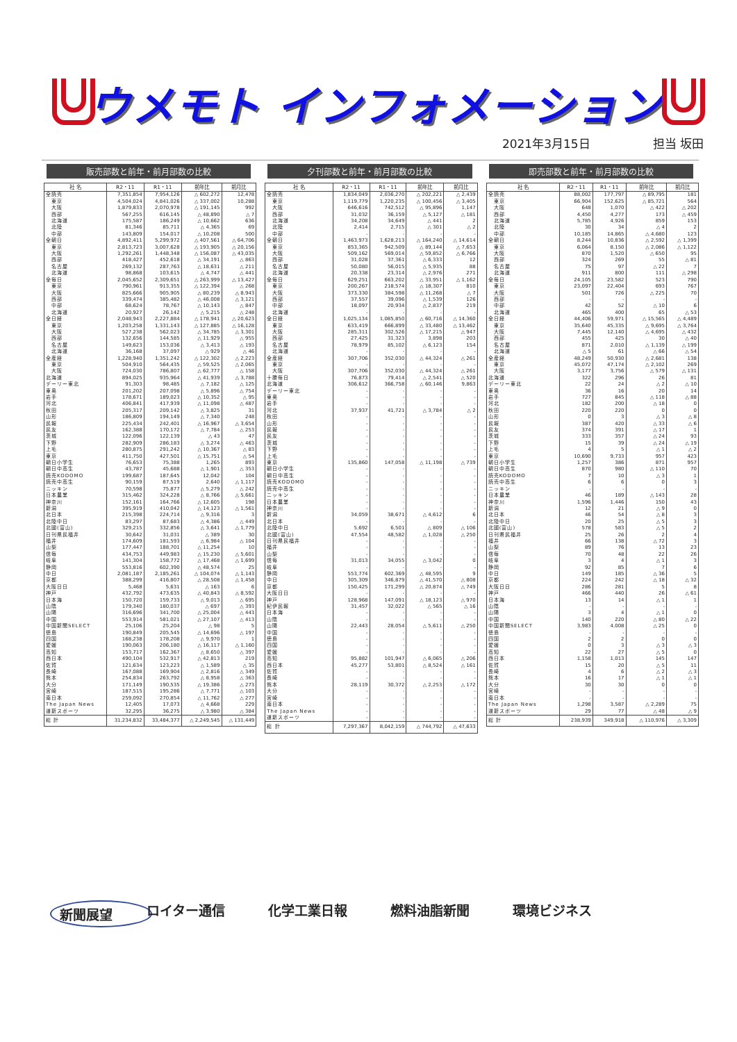ウメモト インフォメーション
2021年3月15日 担当 坂田
販売部数と前年・前月部数の比較
| 社 名 | R2・11 | R1・11 | 前年比 | 前月比 |
| --- | --- | --- | --- | --- |
| 全読売 | 7,351,854 | 7,954,126 | △ 602,272 | 12,478 |
| 東京 | 4,504,024 | 4,841,026 | △ 337,002 | 10,288 |
| 大阪 | 1,879,833 | 2,070,978 | △ 191,145 | 992 |
| 西部 | 567,255 | 616,145 | △ 48,890 | △ 7 |
| 北海道 | 175,587 | 186,249 | △ 10,662 | 636 |
| 北陸 | 81,346 | 85,711 | △ 4,365 | 69 |
| 中部 | 143,809 | 154,017 | △ 10,208 | 500 |
| 全朝日 | 4,892,411 | 5,299,972 | △ 407,561 | △ 64,706 |
| 東京 | 2,813,723 | 3,007,628 | △ 193,905 | △ 20,156 |
| 大阪 | 1,292,261 | 1,448,348 | △ 156,087 | △ 43,035 |
| 西部 | 418,427 | 452,618 | △ 34,191 | △ 863 |
| 名古屋 | 269,132 | 287,763 | △ 18,631 | △ 211 |
| 北海道 | 98,868 | 103,615 | △ 4,747 | △ 441 |
| 全毎日 | 2,045,652 | 2,309,651 | △ 263,999 | △ 13,427 |
| 東京 | 790,961 | 913,355 | △ 122,394 | △ 268 |
| 大阪 | 825,666 | 905,905 | △ 80,239 | △ 8,943 |
| 西部 | 339,474 | 385,482 | △ 46,008 | △ 3,121 |
| 中部 | 68,624 | 78,767 | △ 10,143 | △ 847 |
| 北海道 | 20,927 | 26,142 | △ 5,215 | △ 248 |
| 全日経 | 2,048,943 | 2,227,884 | △ 178,941 | △ 20,623 |
| 東京 | 1,203,258 | 1,331,143 | △ 127,885 | △ 16,128 |
| 大阪 | 527,238 | 562,023 | △ 34,785 | △ 3,301 |
| 西部 | 132,656 | 144,585 | △ 11,929 | △ 955 |
| 名古屋 | 149,623 | 153,036 | △ 3,413 | △ 193 |
| 北海道 | 36,168 | 37,097 | △ 929 | △ 46 |
| 全産経 | 1,228,940 | 1,351,242 | △ 122,302 | △ 2,223 |
| 東京 | 504,910 | 564,435 | △ 59,525 | △ 2,065 |
| 大阪 | 724,030 | 786,807 | △ 62,777 | △ 158 |
| 北海道 | 894,025 | 935,964 | △ 41,939 | △ 3,788 |
| デーリー東北 | 91,303 | 98,485 | △ 7,182 | △ 125 |
| 東奥 | 201,202 | 207,098 | △ 5,896 | △ 754 |
| 岩手 | 178,671 | 189,023 | △ 10,352 | △ 95 |
| 河北 | 406,841 | 417,939 | △ 11,098 | △ 487 |
| 秋田 | 205,317 | 209,142 | △ 3,825 | 31 |
| 山形 | 186,809 | 194,149 | △ 7,340 | 248 |
| 民報 | 225,434 | 242,401 | △ 16,967 | △ 3,654 |
| 民友 | 162,388 | 170,172 | △ 7,784 | △ 253 |
| 茨城 | 122,096 | 122,139 | △ 43 | 47 |
| 下野 | 282,909 | 286,183 | △ 3,274 | △ 463 |
| 上毛 | 280,875 | 291,242 | △ 10,367 | △ 83 |
| 東京 | 411,750 | 427,501 | △ 15,751 | △ 54 |
| 朝日小学生 | 76,653 | 75,388 | 1,265 | 893 |
| 朝日中高生 | 43,787 | 45,688 | △ 1,901 | △ 353 |
| 読売KODOMO | 199,687 | 187,645 | 12,042 | 104 |
| 読売中高生 | 90,159 | 87,519 | 2,640 | △ 1,117 |
| ニッキン | 70,598 | 75,877 | △ 5,279 | △ 242 |
| 日本農業 | 315,462 | 324,228 | △ 8,766 | △ 5,661 |
| 神奈川 | 152,161 | 164,766 | △ 12,605 | 198 |
| 新潟 | 395,919 | 410,042 | △ 14,123 | △ 1,561 |
| 北日本 | 215,398 | 224,714 | △ 9,316 | 3 |
| 北陸中日 | 83,297 | 87,683 | △ 4,386 | △ 449 |
| 北國(富山) | 329,215 | 332,856 | △ 3,641 | △ 1,779 |
| 日刊県民福井 | 30,642 | 31,031 | △ 389 | 30 |
| 福井 | 174,609 | 181,593 | △ 6,984 | △ 104 |
| 山梨 | 177,447 | 188,701 | △ 11,254 | 10 |
| 信毎 | 434,753 | 449,983 | △ 15,230 | △ 5,601 |
| 岐阜 | 141,304 | 158,772 | △ 17,468 | △ 1,699 |
| 静岡 | 553,816 | 602,390 | △ 48,574 | 25 |
| 中日 | 2,081,187 | 2,185,261 | △ 104,074 | △ 1,143 |
| 京都 | 388,299 | 416,807 | △ 28,508 | △ 1,458 |
| 大阪日日 | 5,468 | 5,631 | △ 163 | 6 |
| 神戸 | 432,792 | 473,635 | △ 40,843 | △ 8,592 |
| 日本海 | 150,720 | 159,733 | △ 9,013 | △ 695 |
| 山陰 | 179,340 | 180,037 | △ 697 | △ 393 |
| 山陽 | 316,696 | 341,700 | △ 25,004 | △ 443 |
| 中国 | 553,914 | 581,021 | △ 27,107 | △ 413 |
| 中国新聞SELECT | 25,106 | 25,204 | △ 98 | 5 |
| 徳島 | 190,849 | 205,545 | △ 14,696 | △ 197 |
| 四国 | 168,238 | 178,208 | △ 9,970 | 1 |
| 愛媛 | 190,063 | 206,180 | △ 16,117 | △ 1,160 |
| 高知 | 153,717 | 162,367 | △ 8,650 | △ 397 |
| 西日本 | 490,104 | 532,917 | △ 42,813 | 219 |
| 佐賀 | 121,634 | 123,223 | △ 1,589 | △ 35 |
| 長崎 | 167,088 | 169,904 | △ 2,816 | △ 349 |
| 熊本 | 254,834 | 263,792 | △ 8,958 | △ 363 |
| 大分 | 171,149 | 190,535 | △ 19,386 | △ 273 |
| 宮崎 | 187,515 | 195,286 | △ 7,771 | △ 103 |
| 南日本 | 259,092 | 270,854 | △ 11,762 | △ 277 |
| The Japan News | 12,405 | 17,073 | △ 4,668 | 229 |
| 道新スポーツ | 32,295 | 36,275 | △ 3,980 | △ 384 |
| 総 計 | 31,234,832 | 33,484,377 | △ 2,249,545 | △ 131,449 |
夕刊部数と前年・前月部数の比較
| 社 名 | R2・11 | R1・11 | 前年比 | 前月比 |
| --- | --- | --- | --- | --- |
| 全読売 | 1,834,049 | 2,036,270 | △ 202,221 | △ 2,439 |
| 東京 | 1,119,779 | 1,220,235 | △ 100,456 | △ 3,405 |
| 大阪 | 646,616 | 742,512 | △ 95,896 | 1,147 |
| 西部 | 31,032 | 36,159 | △ 5,127 | △ 181 |
| 北海道 | 34,208 | 34,649 | △ 441 | 2 |
| 北陸 | 2,414 | 2,715 | △ 301 | △ 2 |
| 中部 | - | - | - | - |
| 全朝日 | 1,463,973 | 1,628,213 | △ 164,240 | △ 14,614 |
| 東京 | 853,365 | 942,509 | △ 89,144 | △ 7,653 |
| 大阪 | 509,162 | 569,014 | △ 59,852 | △ 6,766 |
| 西部 | 31,028 | 37,361 | △ 6,333 | 12 |
| 名古屋 | 50,080 | 56,015 | △ 5,935 | 88 |
| 北海道 | 20,338 | 23,314 | △ 2,976 | 271 |
| 全毎日 | 629,251 | 663,202 | △ 33,951 | △ 1,162 |
| 東京 | 200,267 | 218,574 | △ 18,307 | 810 |
| 大阪 | 373,330 | 384,598 | △ 11,268 | △ 7 |
| 西部 | 37,557 | 39,096 | △ 1,539 | 126 |
| 中部 | 18,097 | 20,934 | △ 2,837 | 219 |
| 北海道 | - | - | - | - |
| 全日経 | 1,025,134 | 1,085,850 | △ 60,716 | △ 14,360 |
| 東京 | 633,419 | 666,899 | △ 33,480 | △ 13,462 |
| 大阪 | 285,311 | 302,526 | △ 17,215 | △ 947 |
| 西部 | 27,425 | 31,323 | 3,898 | 203 |
| 名古屋 | 78,979 | 85,102 | △ 6,123 | 154 |
| 北海道 | - | - | - | - |
| 全産経 | 307,706 | 352,030 | △ 44,324 | △ 261 |
| 東京 | - | - | - | - |
| 大阪 | 307,706 | 352,030 | △ 44,324 | △ 261 |
| 十勝毎日 | 76,873 | 79,414 | △ 2,541 | △ 520 |
| 北海道 | 306,612 | 366,758 | △ 60,146 | 9,863 |
| デーリー東北 | - | - | - | - |
| 東奥 | - | - | - | - |
| 岩手 | - | - | - | - |
| 河北 | 37,937 | 41,721 | △ 3,784 | △ 2 |
| 秋田 | - | - | - | - |
| 山形 | - | - | - | - |
| 民報 | - | - | - | - |
| 民友 | - | - | - | - |
| 茨城 | - | - | - | - |
| 下野 | - | - | - | - |
| 上毛 | - | - | - | - |
| 東京 | 135,860 | 147,058 | △ 11,198 | △ 739 |
| 朝日小学生 | - | - | - | - |
| 朝日中高生 | - | - | - | - |
| 読売KODOMO | - | - | - | - |
| 読売中高生 | - | - | - | - |
| ニッキン | - | - | - | - |
| 日本農業 | - | - | - | - |
| 神奈川 | - | - | - | - |
| 新潟 | 34,059 | 38,671 | △ 4,612 | 6 |
| 北日本 | - | - | - | - |
| 北陸中日 | 5,692 | 6,501 | △ 809 | △ 106 |
| 北國(富山) | 47,554 | 48,582 | △ 1,028 | △ 250 |
| 日刊県民福井 | - | - | - | - |
| 福井 | - | - | - | - |
| 山梨 | - | - | - | - |
| 信毎 | 31,013 | 34,055 | △ 3,042 | 0 |
| 岐阜 | - | - | - | - |
| 静岡 | 553,774 | 602,369 | △ 48,595 | 9 |
| 中日 | 305,309 | 346,879 | △ 41,570 | △ 808 |
| 京都 | 150,425 | 171,299 | △ 20,874 | △ 749 |
| 大阪日日 | - | - | - | - |
| 神戸 | 128,968 | 147,091 | △ 18,123 | △ 970 |
| 紀伊民報 | 31,457 | 32,022 | △ 565 | △ 16 |
| 日本海 | - | - | - | - |
| 山陰 | - | - | - | - |
| 山陽 | 22,443 | 28,054 | △ 5,611 | △ 250 |
| 中国 | - | - | - | - |
| 徳島 | - | - | - | - |
| 四国 | - | - | - | - |
| 愛媛 | - | - | - | - |
| 高知 | 95,882 | 101,947 | △ 6,065 | △ 206 |
| 西日本 | 45,277 | 53,801 | △ 8,524 | △ 161 |
| 佐賀 | - | - | - | - |
| 長崎 | - | - | - | - |
| 熊本 | 28,119 | 30,372 | △ 2,253 | △ 172 |
| 大分 | - | - | - | - |
| 宮崎 | - | - | - | - |
| 南日本 | - | - | - | - |
| The Japan News | - | - | - | - |
| 道新スポーツ | - | - | - | - |
| 総 計 | 7,297,367 | 8,042,159 | △ 744,792 | △ 47,633 |
即売部数と前年・前月部数の比較
| 社 名 | R2・11 | R1・11 | 前年比 | 前月比 |
| --- | --- | --- | --- | --- |
| 全読売 | 88,002 | 177,797 | △ 89,795 | 181 |
| 東京 | 66,904 | 152,625 | △ 85,721 | 564 |
| 大阪 | 648 | 1,070 | △ 422 | △ 202 |
| 西部 | 4,450 | 4,277 | 173 | △ 459 |
| 北海道 | 5,785 | 4,926 | 859 | 153 |
| 北陸 | 30 | 34 | △ 4 | 2 |
| 中部 | 10,185 | 14,865 | △ 4,680 | 123 |
| 全朝日 | 8,244 | 10,836 | △ 2,592 | △ 1,399 |
| 東京 | 6,064 | 8,150 | △ 2,086 | △ 1,122 |
| 大阪 | 870 | 1,520 | △ 650 | 95 |
| 西部 | 324 | 269 | 55 | △ 81 |
| 名古屋 | 75 | 97 | △ 22 | 7 |
| 北海道 | 911 | 800 | 111 | △ 298 |
| 全毎日 | 24,105 | 23,582 | 523 | 790 |
| 東京 | 23,097 | 22,404 | 693 | 767 |
| 大阪 | 501 | 726 | △ 225 | 70 |
| 西部 | - | - | - | - |
| 中部 | 42 | 52 | △ 10 | 6 |
| 北海道 | 465 | 400 | 65 | △ 53 |
| 全日経 | 44,406 | 59,971 | △ 15,565 | △ 4,489 |
| 東京 | 35,640 | 45,335 | △ 9,695 | △ 3,764 |
| 大阪 | 7,445 | 12,140 | △ 4,695 | △ 432 |
| 西部 | 455 | 425 | 30 | △ 40 |
| 名古屋 | 871 | 2,010 | △ 1,139 | △ 199 |
| 北海道 | △ 5 | 61 | △ 66 | △ 54 |
| 全産経 | 48,249 | 50,930 | △ 2,681 | 138 |
| 東京 | 45,072 | 47,174 | △ 2,102 | 269 |
| 大阪 | 3,177 | 3,756 | △ 579 | △ 131 |
| 北海道 | 322 | 296 | 26 | 81 |
| デーリー東北 | 22 | 24 | △ 2 | △ 10 |
| 東奥 | 36 | 16 | 20 | 14 |
| 岩手 | 727 | 845 | △ 118 | △ 88 |
| 河北 | 182 | 200 | △ 18 | 0 |
| 秋田 | 220 | 220 | 0 | 0 |
| 山形 | 0 | 3 | △ 3 | △ 8 |
| 民報 | 387 | 420 | △ 33 | △ 6 |
| 民友 | 374 | 391 | △ 17 | 1 |
| 茨城 | 333 | 357 | △ 24 | 93 |
| 下野 | 15 | 39 | △ 24 | △ 19 |
| 上毛 | 4 | 5 | △ 1 | △ 2 |
| 東京 | 10,690 | 9,733 | 957 | 423 |
| 朝日小学生 | 1,257 | 386 | 871 | 957 |
| 朝日中高生 | 870 | 980 | △ 110 | 70 |
| 読売KODOMO | 7 | 10 | △ 3 | 1 |
| 読売中高生 | 6 | 6 | 0 | 3 |
| ニッキン | - | - | - | - |
| 日本農業 | 46 | 189 | △ 143 | 28 |
| 神奈川 | 1,596 | 1,446 | 150 | 43 |
| 新潟 | 12 | 21 | △ 9 | 0 |
| 北日本 | 46 | 54 | △ 8 | 3 |
| 北陸中日 | 20 | 25 | △ 5 | 3 |
| 北國(富山) | 578 | 583 | △ 5 | 2 |
| 日刊県民福井 | 25 | 26 | 2 | 4 |
| 福井 | 66 | 138 | △ 72 | 3 |
| 山梨 | 89 | 76 | 13 | 23 |
| 信毎 | 70 | 48 | 22 | 26 |
| 岐阜 | 3 | 4 | △ 1 | 3 |
| 静岡 | 92 | 85 | 7 | 6 |
| 中日 | 149 | 185 | △ 36 | 5 |
| 京都 | 224 | 242 | △ 18 | △ 32 |
| 大阪日日 | 286 | 281 | 5 | 8 |
| 神戸 | 466 | 440 | 26 | △ 61 |
| 日本海 | 13 | 14 | △ 1 | 1 |
| 山陰 | - | - | - | - |
| 山陽 | 3 | 4 | △ 1 | 0 |
| 中国 | 140 | 220 | △ 80 | △ 22 |
| 中国新聞SELECT | 3,983 | 4,008 | △ 25 | 0 |
| 徳島 | - | - | - | - |
| 四国 | 2 | 2 | 0 | 0 |
| 愛媛 | 0 | 3 | △ 3 | △ 3 |
| 高知 | 22 | 27 | △ 5 | 0 |
| 西日本 | 1,158 | 1,013 | 145 | 147 |
| 佐賀 | 15 | 20 | △ 5 | 11 |
| 長崎 | 4 | 6 | △ 2 | △ 3 |
| 熊本 | 16 | 17 | △ 1 | △ 1 |
| 大分 | 30 | 30 | 0 | 0 |
| 宮崎 | - | - | - | - |
| 南日本 | - | - | - | - |
| The Japan News | 1,298 | 3,587 | △ 2,289 | 75 |
| 道新スポーツ | 29 | 77 | △ 48 | △ 9 |
| 総 計 | 238,939 | 349,918 | △ 110,976 | △ 3,309 |
新聞展望 ロイター通信 化学工業日報 燃料油脂新聞 環境ビジネス